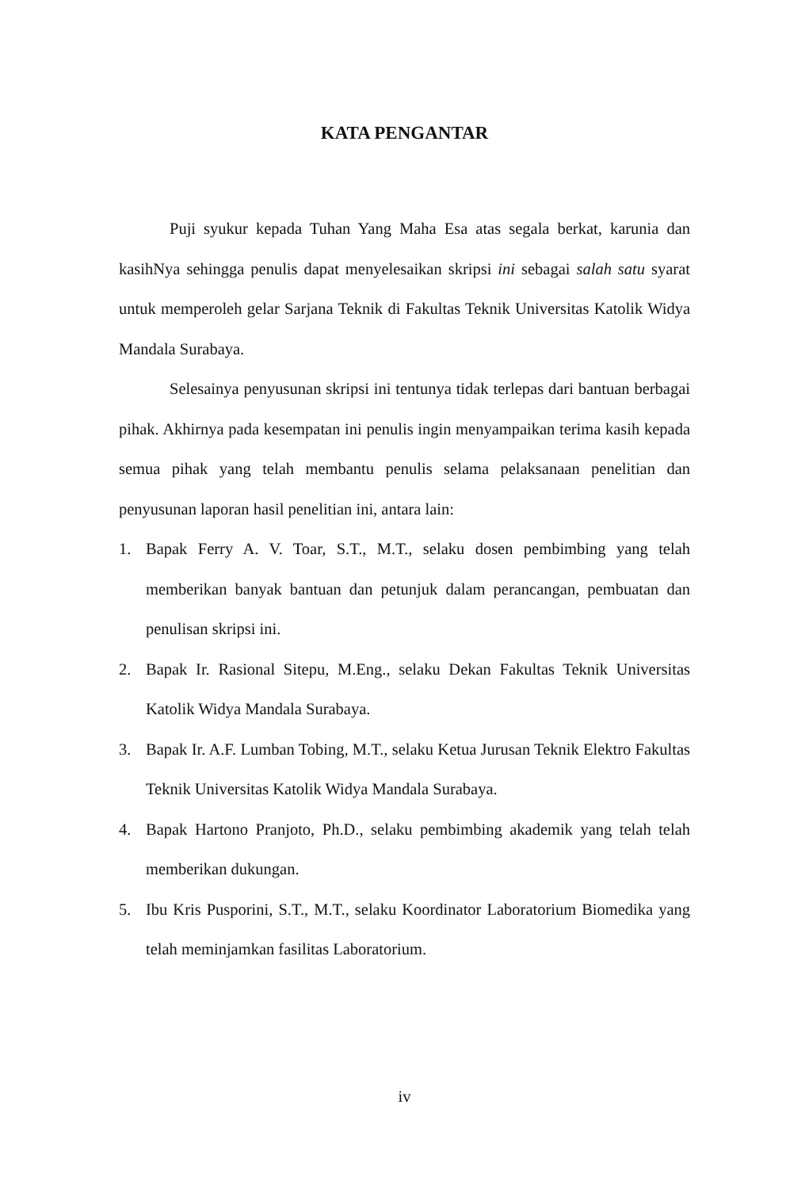KATA PENGANTAR
Puji syukur kepada Tuhan Yang Maha Esa atas segala berkat, karunia dan kasihNya sehingga penulis dapat menyelesaikan skripsi ini sebagai salah satu syarat untuk memperoleh gelar Sarjana Teknik di Fakultas Teknik Universitas Katolik Widya Mandala Surabaya.
Selesainya penyusunan skripsi ini tentunya tidak terlepas dari bantuan berbagai pihak. Akhirnya pada kesempatan ini penulis ingin menyampaikan terima kasih kepada semua pihak yang telah membantu penulis selama pelaksanaan penelitian dan penyusunan laporan hasil penelitian ini, antara lain:
1. Bapak Ferry A. V. Toar, S.T., M.T., selaku dosen pembimbing yang telah memberikan banyak bantuan dan petunjuk dalam perancangan, pembuatan dan penulisan skripsi ini.
2. Bapak Ir. Rasional Sitepu, M.Eng., selaku Dekan Fakultas Teknik Universitas Katolik Widya Mandala Surabaya.
3. Bapak Ir. A.F. Lumban Tobing, M.T., selaku Ketua Jurusan Teknik Elektro Fakultas Teknik Universitas Katolik Widya Mandala Surabaya.
4. Bapak Hartono Pranjoto, Ph.D., selaku pembimbing akademik yang telah telah memberikan dukungan.
5. Ibu Kris Pusporini, S.T., M.T., selaku Koordinator Laboratorium Biomedika yang telah meminjamkan fasilitas Laboratorium.
iv